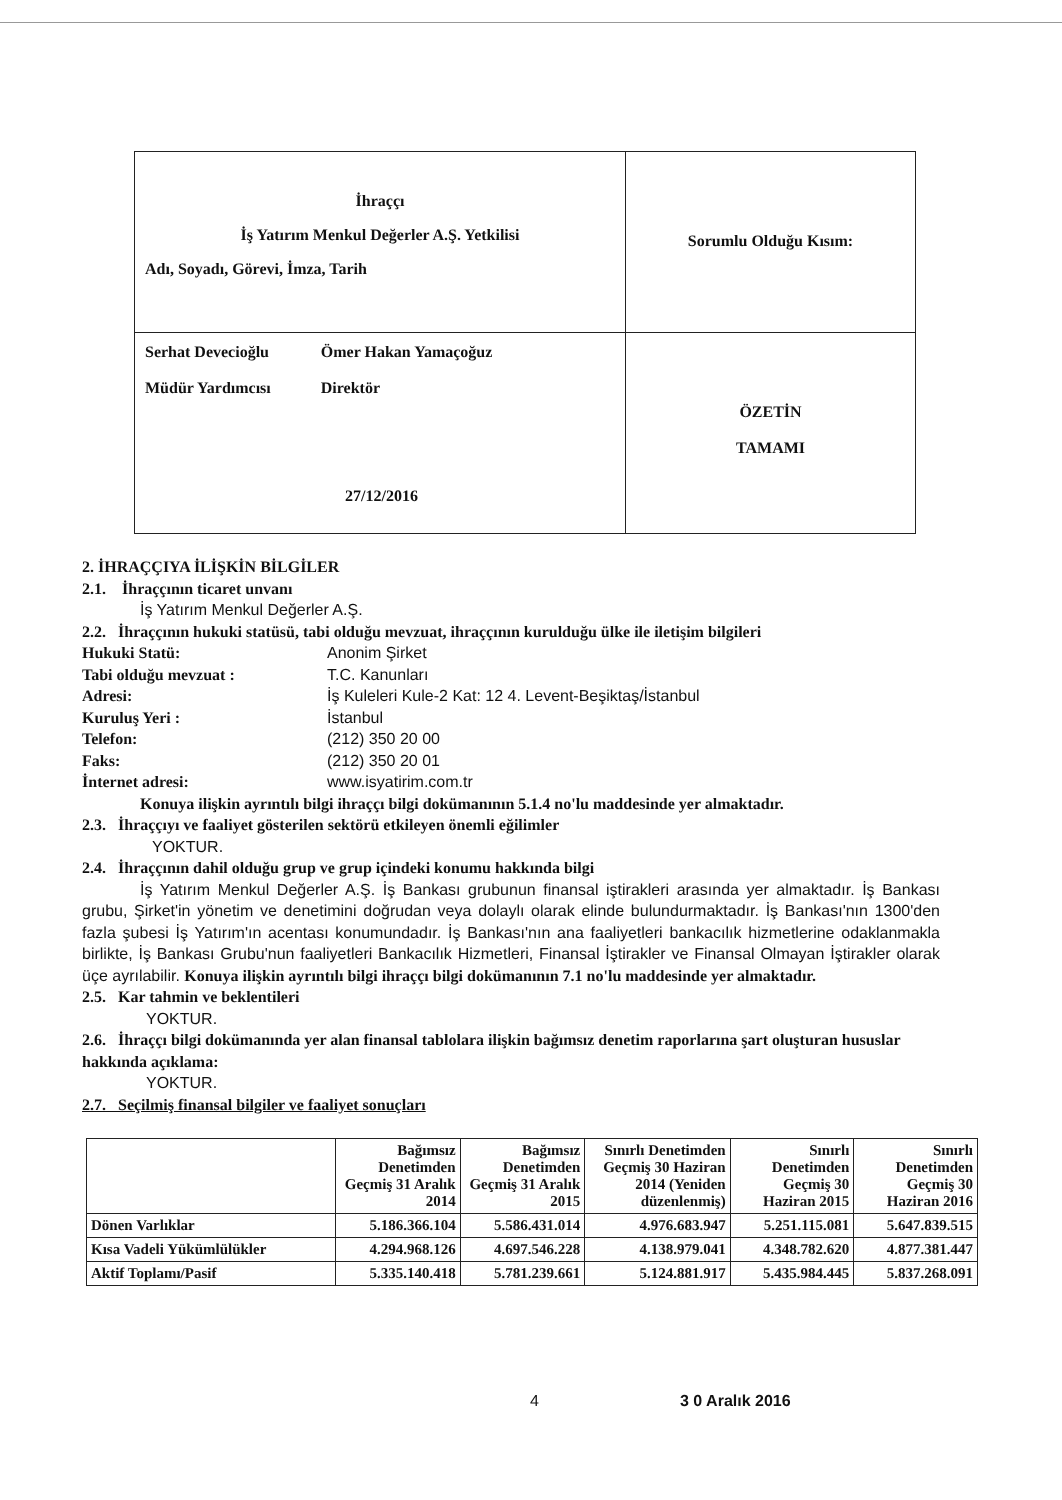| İhraççı İş Yatırım Menkul Değerler A.Ş. Yetkilisi Adı, Soyadı, Görevi, İmza, Tarih | Sorumlu Olduğu Kısım: |
| Serhat Devecioğlu Müdür Yardımcısı Ömer Hakan Yamaçoğuz Direktör 27/12/2016 | ÖZETİN TAMAMI |
2. İHRAÇÇIYA İLİŞKİN BİLGİLER
2.1. İhraççının ticaret unvanı
İş Yatırım Menkul Değerler A.Ş.
2.2. İhraççının hukuki statüsü, tabi olduğu mevzuat, ihraççının kurulduğu ülke ile iletişim bilgileri
Hukuki Statü: Anonim Şirket
Tabi olduğu mevzuat : T.C. Kanunları
Adresi: İş Kuleleri Kule-2 Kat: 12 4. Levent-Beşiktaş/İstanbul
Kuruluş Yeri : İstanbul
Telefon: (212) 350 20 00
Faks: (212) 350 20 01
İnternet adresi: www.isyatirim.com.tr
Konuya ilişkin ayrıntılı bilgi ihraççı bilgi dokümanının 5.1.4 no'lu maddesinde yer almaktadır.
2.3. İhraççıyı ve faaliyet gösterilen sektörü etkileyen önemli eğilimler
YOKTUR.
2.4. İhraççının dahil olduğu grup ve grup içindeki konumu hakkında bilgi
İş Yatırım Menkul Değerler A.Ş. İş Bankası grubunun finansal iştirakleri arasında yer almaktadır. İş Bankası grubu, Şirket'in yönetim ve denetimini doğrudan veya dolaylı olarak elinde bulundurmaktadır. İş Bankası'nın 1300'den fazla şubesi İş Yatırım'ın acentası konumundadır. İş Bankası'nın ana faaliyetleri bankacılık hizmetlerine odaklanmakla birlikte, İş Bankası Grubu'nun faaliyetleri Bankacılık Hizmetleri, Finansal İştirakler ve Finansal Olmayan İştirakler olarak üçe ayrılabilir. Konuya ilişkin ayrıntılı bilgi ihraççı bilgi dokümanının 7.1 no'lu maddesinde yer almaktadır.
2.5. Kar tahmin ve beklentileri
YOKTUR.
2.6. İhraççı bilgi dokümanında yer alan finansal tablolara ilişkin bağımsız denetim raporlarına şart oluşturan hususlar hakkında açıklama:
YOKTUR.
2.7. Seçilmiş finansal bilgiler ve faaliyet sonuçları
| | Bağımsız Denetimden Geçmiş 31 Aralık 2014 | Bağımsız Denetimden Geçmiş 31 Aralık 2015 | Sınırlı Denetimden Geçmiş 30 Haziran 2014 (Yeniden düzenlenmiş) | Sınırlı Denetimden Geçmiş 30 Haziran 2015 | Sınırlı Denetimden Geçmiş 30 Haziran 2016 |
| --- | --- | --- | --- | --- | --- |
| Dönen Varlıklar | 5.186.366.104 | 5.586.431.014 | 4.976.683.947 | 5.251.115.081 | 5.647.839.515 |
| Kısa Vadeli Yükümlülükler | 4.294.968.126 | 4.697.546.228 | 4.138.979.041 | 4.348.782.620 | 4.877.381.447 |
| Aktif Toplamı/Pasif | 5.335.140.418 | 5.781.239.661 | 5.124.881.917 | 5.435.984.445 | 5.837.268.091 |
4 3 0 Aralık 2016